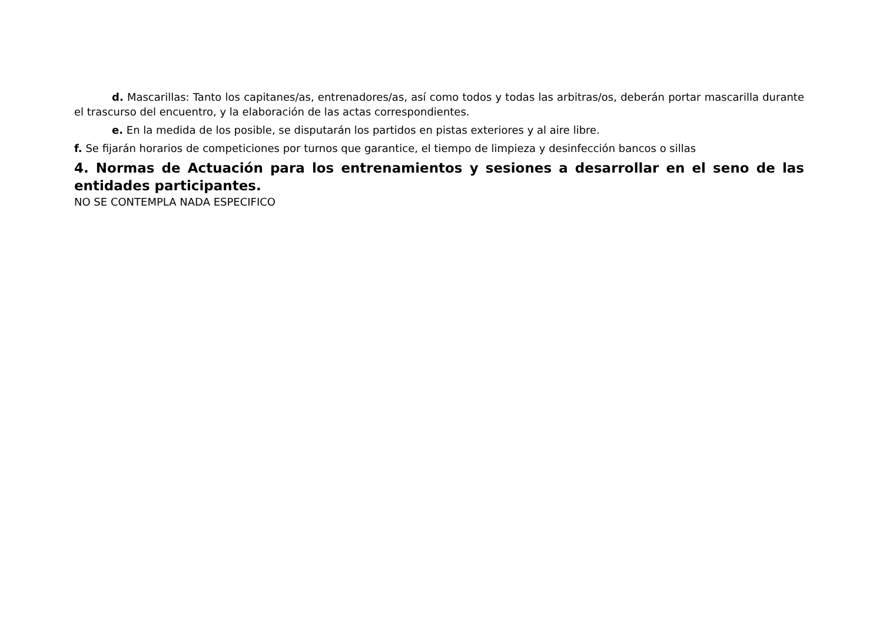d. Mascarillas: Tanto los capitanes/as, entrenadores/as, así como todos y todas las arbitras/os, deberán portar mascarilla durante el trascurso del encuentro, y la elaboración de las actas correspondientes.
e. En la medida de los posible, se disputarán los partidos en pistas exteriores y al aire libre.
f. Se fijarán horarios de competiciones por turnos que garantice, el tiempo de limpieza y desinfección bancos o sillas
4. Normas de Actuación para los entrenamientos y sesiones a desarrollar en el seno de las entidades participantes.
NO SE CONTEMPLA NADA ESPECIFICO